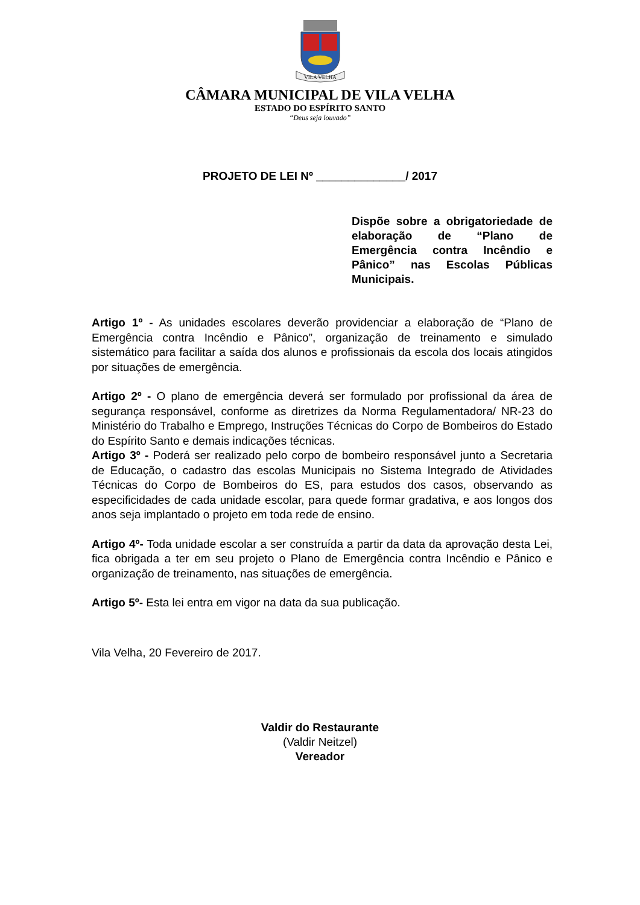VILA VELHA
CÂMARA MUNICIPAL DE VILA VELHA
ESTADO DO ESPÍRITO SANTO
“Deus seja louvado”
PROJETO DE LEI Nº ______________/ 2017
Dispõe sobre a obrigatoriedade de elaboração de “Plano de Emergência contra Incêndio e Pânico” nas Escolas Públicas Municipais.
Artigo 1º - As unidades escolares deverão providenciar a elaboração de “Plano de Emergência contra Incêndio e Pânico”, organização de treinamento e simulado sistemático para facilitar a saída dos alunos e profissionais da escola dos locais atingidos por situações de emergência.
Artigo 2º - O plano de emergência deverá ser formulado por profissional da área de segurança responsável, conforme as diretrizes da Norma Regulamentadora/ NR-23 do Ministério do Trabalho e Emprego, Instruções Técnicas do Corpo de Bombeiros do Estado do Espírito Santo e demais indicações técnicas.
Artigo 3º - Poderá ser realizado pelo corpo de bombeiro responsável junto a Secretaria de Educação, o cadastro das escolas Municipais no Sistema Integrado de Atividades Técnicas do Corpo de Bombeiros do ES, para estudos dos casos, observando as especificidades de cada unidade escolar, para quede formar gradativa, e aos longos dos anos seja implantado o projeto em toda rede de ensino.
Artigo 4º- Toda unidade escolar a ser construída a partir da data da aprovação desta Lei, fica obrigada a ter em seu projeto o Plano de Emergência contra Incêndio e Pânico e organização de treinamento, nas situações de emergência.
Artigo 5º- Esta lei entra em vigor na data da sua publicação.
Vila Velha, 20 Fevereiro de 2017.
Valdir do Restaurante
(Valdir Neitzel)
Vereador